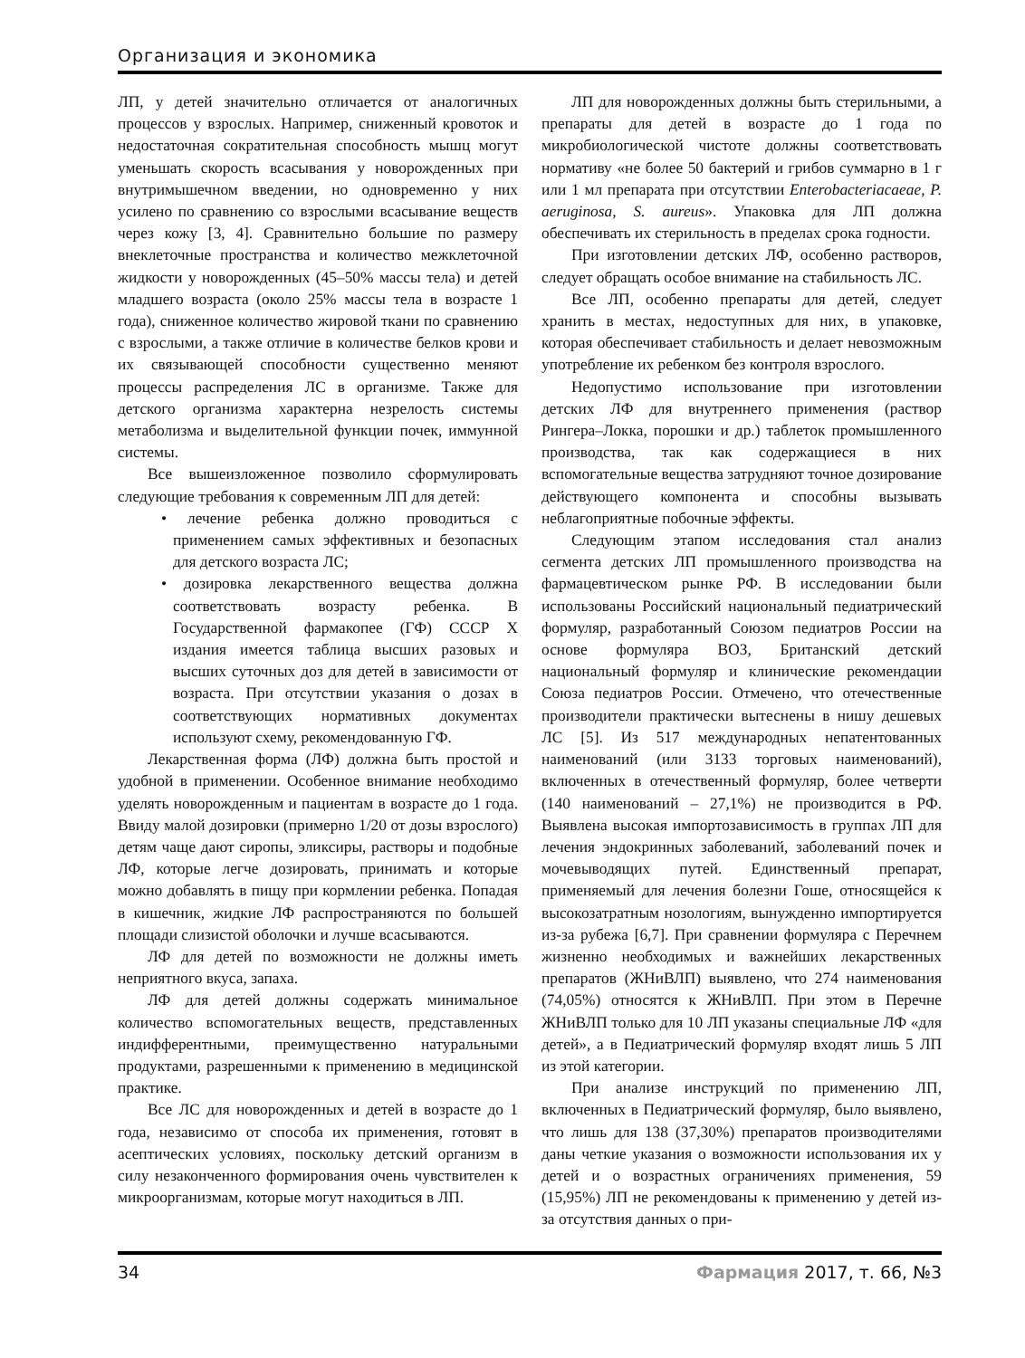Организация и экономика
ЛП, у детей значительно отличается от аналогичных процессов у взрослых. Например, сниженный кровоток и недостаточная сократительная способность мышц могут уменьшать скорость всасывания у новорожденных при внутримышечном введении, но одновременно у них усилено по сравнению со взрослыми всасывание веществ через кожу [3, 4]. Сравнительно большие по размеру внеклеточные пространства и количество межклеточной жидкости у новорожденных (45–50% массы тела) и детей младшего возраста (около 25% массы тела в возрасте 1 года), сниженное количество жировой ткани по сравнению с взрослыми, а также отличие в количестве белков крови и их связывающей способности существенно меняют процессы распределения ЛС в организме. Также для детского организма характерна незрелость системы метаболизма и выделительной функции почек, иммунной системы.
Все вышеизложенное позволило сформулировать следующие требования к современным ЛП для детей:
• лечение ребенка должно проводиться с применением самых эффективных и безопасных для детского возраста ЛС;
• дозировка лекарственного вещества должна соответствовать возрасту ребенка. В Государственной фармакопее (ГФ) СССР X издания имеется таблица высших разовых и высших суточных доз для детей в зависимости от возраста. При отсутствии указания о дозах в соответствующих нормативных документах используют схему, рекомендованную ГФ.
Лекарственная форма (ЛФ) должна быть простой и удобной в применении. Особенное внимание необходимо уделять новорожденным и пациентам в возрасте до 1 года. Ввиду малой дозировки (примерно 1/20 от дозы взрослого) детям чаще дают сиропы, эликсиры, растворы и подобные ЛФ, которые легче дозировать, принимать и которые можно добавлять в пищу при кормлении ребенка. Попадая в кишечник, жидкие ЛФ распространяются по большей площади слизистой оболочки и лучше всасываются.
ЛФ для детей по возможности не должны иметь неприятного вкуса, запаха.
ЛФ для детей должны содержать минимальное количество вспомогательных веществ, представленных индифферентными, преимущественно натуральными продуктами, разрешенными к применению в медицинской практике.
Все ЛС для новорожденных и детей в возрасте до 1 года, независимо от способа их применения, готовят в асептических условиях, поскольку детский организм в силу незаконченного формирования очень чувствителен к микроорганизмам, которые могут находиться в ЛП.
ЛП для новорожденных должны быть стерильными, а препараты для детей в возрасте до 1 года по микробиологической чистоте должны соответствовать нормативу «не более 50 бактерий и грибов суммарно в 1 г или 1 мл препарата при отсутствии Enterobacteriacaeae, P. aeruginosa, S. aureus». Упаковка для ЛП должна обеспечивать их стерильность в пределах срока годности.
При изготовлении детских ЛФ, особенно растворов, следует обращать особое внимание на стабильность ЛС.
Все ЛП, особенно препараты для детей, следует хранить в местах, недоступных для них, в упаковке, которая обеспечивает стабильность и делает невозможным употребление их ребенком без контроля взрослого.
Недопустимо использование при изготовлении детских ЛФ для внутреннего применения (раствор Рингера–Локка, порошки и др.) таблеток промышленного производства, так как содержащиеся в них вспомогательные вещества затрудняют точное дозирование действующего компонента и способны вызывать неблагоприятные побочные эффекты.
Следующим этапом исследования стал анализ сегмента детских ЛП промышленного производства на фармацевтическом рынке РФ. В исследовании были использованы Российский национальный педиатрический формуляр, разработанный Союзом педиатров России на основе формуляра ВОЗ, Британский детский национальный формуляр и клинические рекомендации Союза педиатров России. Отмечено, что отечественные производители практически вытеснены в нишу дешевых ЛС [5]. Из 517 международных непатентованных наименований (или 3133 торговых наименований), включенных в отечественный формуляр, более четверти (140 наименований – 27,1%) не производится в РФ. Выявлена высокая импортозависимость в группах ЛП для лечения эндокринных заболеваний, заболеваний почек и мочевыводящих путей. Единственный препарат, применяемый для лечения болезни Гоше, относящейся к высокозатратным нозологиям, вынужденно импортируется из-за рубежа [6,7]. При сравнении формуляра с Перечнем жизненно необходимых и важнейших лекарственных препаратов (ЖНиВЛП) выявлено, что 274 наименования (74,05%) относятся к ЖНиВЛП. При этом в Перечне ЖНиВЛП только для 10 ЛП указаны специальные ЛФ «для детей», а в Педиатрический формуляр входят лишь 5 ЛП из этой категории.
При анализе инструкций по применению ЛП, включенных в Педиатрический формуляр, было выявлено, что лишь для 138 (37,30%) препаратов производителями даны четкие указания о возможности использования их у детей и о возрастных ограничениях применения, 59 (15,95%) ЛП не рекомендованы к применению у детей из-за отсутствия данных о при-
34 Фармация 2017, т. 66, №3